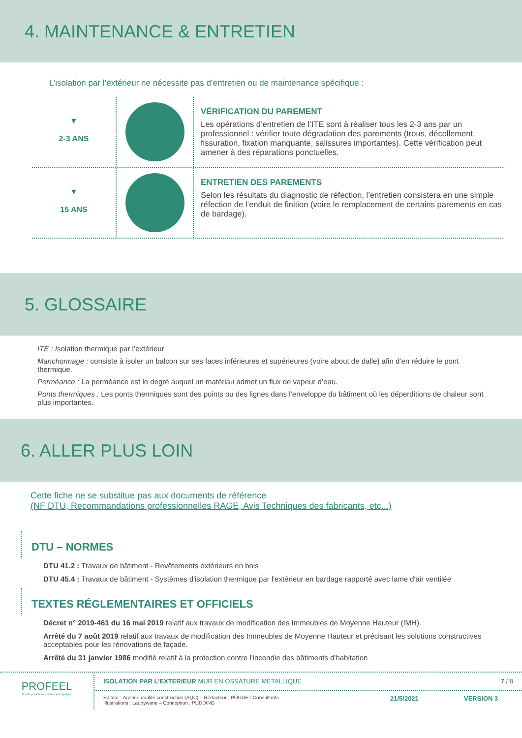4. MAINTENANCE & ENTRETIEN
L’isolation par l’extérieur ne nécessite pas d’entretien ou de maintenance spécifique :
▼
2-3 ANS
VÉRIFICATION DU PAREMENT
Les opérations d’entretien de l’ITE sont à réaliser tous les 2-3 ans par un professionnel : vérifier toute dégradation des parements (trous, décollement, fissuration, fixation manquante, salissures importantes). Cette vérification peut amener à des réparations ponctuelles.
▼
15 ANS
ENTRETIEN DES PAREMENTS
Selon les résultats du diagnostic de réfection, l’entretien consistera en une simple réfection de l’enduit de finition (voire le remplacement de certains parements en cas de bardage).
5. GLOSSAIRE
ITE : Isolation thermique par l’extérieur
Manchonnage : consiste à isoler un balcon sur ses faces inférieures et supérieures (voire about de dalle) afin d’en réduire le pont thermique.
Perméance : La perméance est le degré auquel un matériau admet un flux de vapeur d’eau.
Ponts thermiques : Les ponts thermiques sont des points ou des lignes dans l’enveloppe du bâtiment où les déperditions de chaleur sont plus importantes.
6. ALLER PLUS LOIN
Cette fiche ne se substitue pas aux documents de référence
(NF DTU, Recommandations professionnelles RAGE, Avis Techniques des fabricants, etc...)
DTU – NORMES
DTU 41.2 : Travaux de bâtiment - Revêtements extérieurs en bois
DTU 45.4 : Travaux de bâtiment - Systèmes d'isolation thermique par l'extérieur en bardage rapporté avec lame d'air ventilée
TEXTES RÉGLEMENTAIRES ET OFFICIELS
Décret n° 2019-461 du 16 mai 2019 relatif aux travaux de modification des Immeubles de Moyenne Hauteur (IMH).
Arrêté du 7 août 2019 relatif aux travaux de modification des Immeubles de Moyenne Hauteur et précisant les solutions constructives acceptables pour les rénovations de façade.
Arrêté du 31 janvier 1986 modifié relatif à la protection contre l'incendie des bâtiments d'habitation
PROFEEL
9 défis pour la rénovation énergétique
ISOLATION PAR L’EXTERIEUR MUR EN OSSATURE MÉTALLIQUE
7 / 8
Éditeur : Agence qualité construction (AQC) – Rédacteur : POUGET Consultants
Illustrations : Laubywane – Conception : PUDDING
21/5/2021 VERSION 3